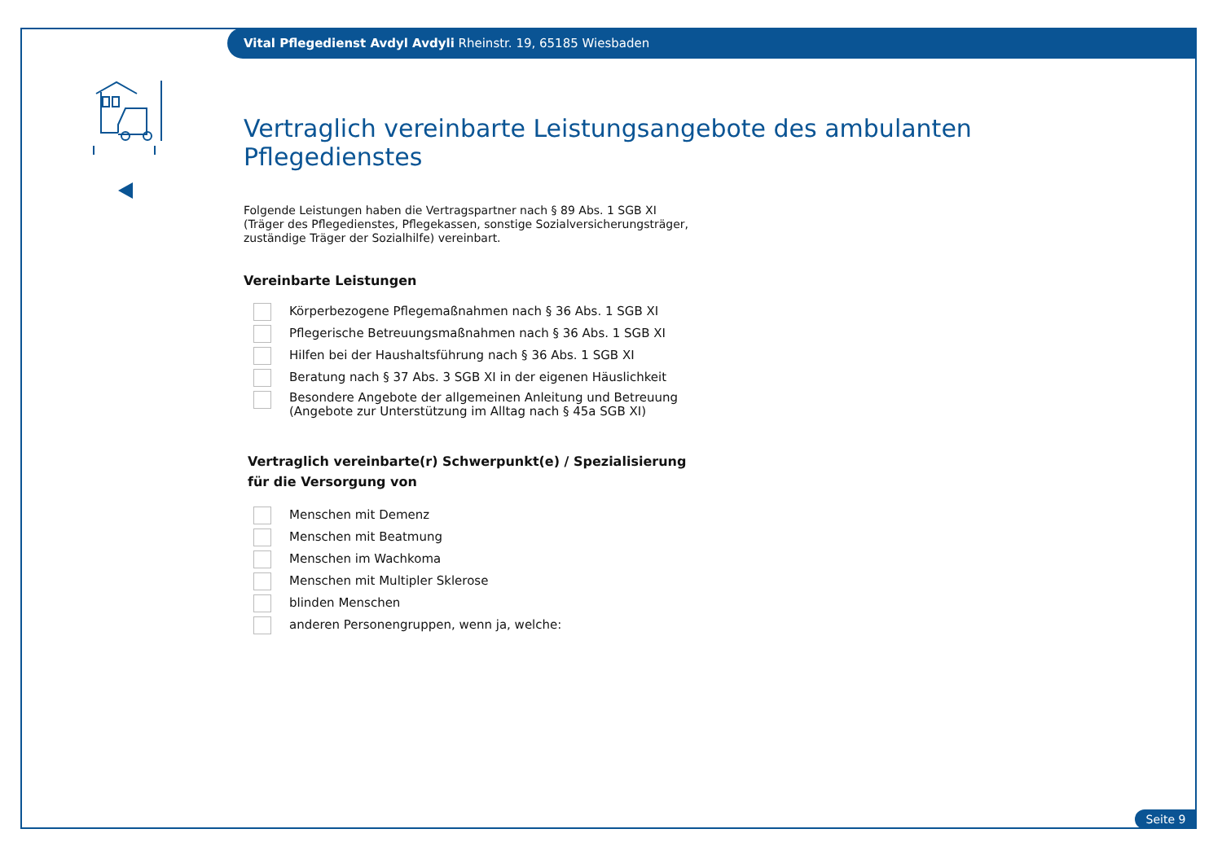Vital Pflegedienst Avdyl Avdyli Rheinstr. 19, 65185 Wiesbaden
Vertraglich vereinbarte Leistungsangebote des ambulanten Pflegedienstes
Folgende Leistungen haben die Vertragspartner nach § 89 Abs. 1 SGB XI
(Träger des Pflegedienstes, Pflegekassen, sonstige Sozialversicherungsträger,
zuständige Träger der Sozialhilfe) vereinbart.
Vereinbarte Leistungen
Körperbezogene Pflegemaßnahmen nach § 36 Abs. 1 SGB XI
Pflegerische Betreuungsmaßnahmen nach § 36 Abs. 1 SGB XI
Hilfen bei der Haushaltsführung nach § 36 Abs. 1 SGB XI
Beratung nach § 37 Abs. 3 SGB XI in der eigenen Häuslichkeit
Besondere Angebote der allgemeinen Anleitung und Betreuung
(Angebote zur Unterstützung im Alltag nach § 45a SGB XI)
Vertraglich vereinbarte(r) Schwerpunkt(e) / Spezialisierung
für die Versorgung von
Menschen mit Demenz
Menschen mit Beatmung
Menschen im Wachkoma
Menschen mit Multipler Sklerose
blinden Menschen
anderen Personengruppen, wenn ja, welche:
Seite 9